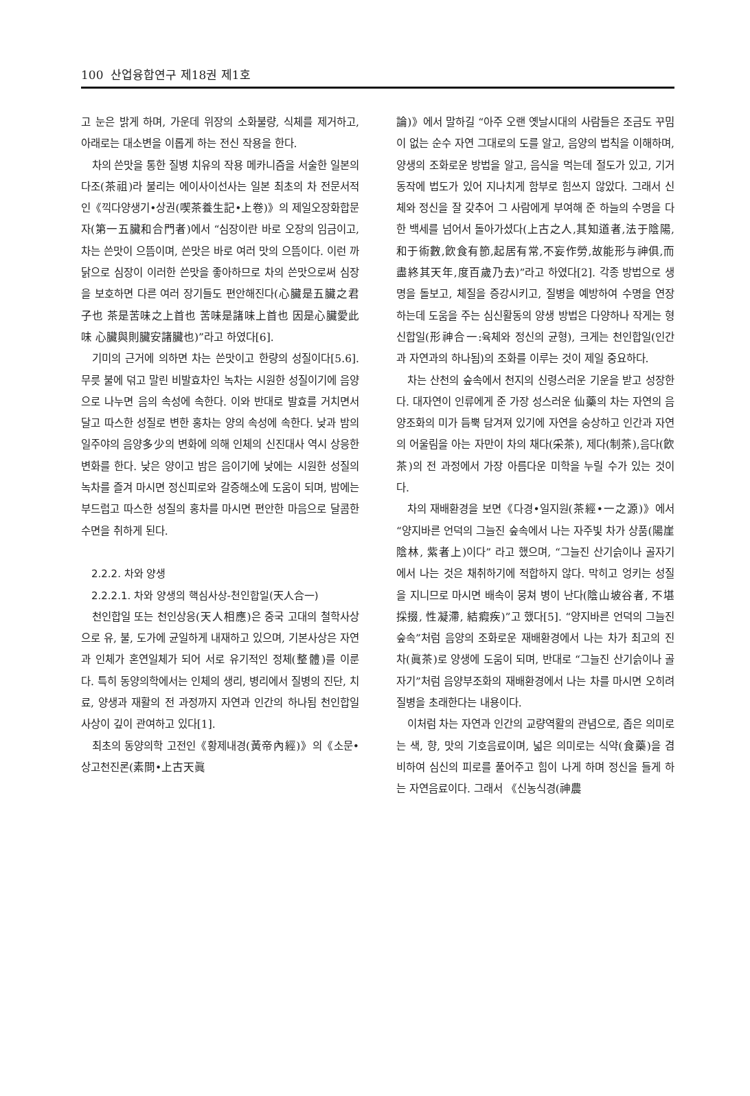100 산업융합연구 제18권 제1호
고 눈은 밝게 하며, 가운데 위장의 소화불량, 식체를 제거하고, 아래로는 대소변을 이롭게 하는 전신 작용을 한다.
차의 쓴맛을 통한 질병 치유의 작용 메카니즘을 서술한 일본의 다조(茶祖)라 불리는 에이사이선사는 일본 최초의 차 전문서적인《끽다양생기•상권(喫茶養生記•上卷)》의 제일오장화합문자(第一五臟和合門者)에서 “심장이란 바로 오장의 임금이고, 차는 쓴맛이 으뜸이며, 쓴맛은 바로 여러 맛의 으뜸이다. 이런 까닭으로 심장이 이러한 쓴맛을 좋아하므로 차의 쓴맛으로써 심장을 보호하면 다른 여러 장기들도 편안해진다(心臟是五臟之君子也 茶是苦味之上首也 苦味是諸味上首也 因是心臟愛此味 心臟與則臟安諸臟也)”라고 하였다[6].
기미의 근거에 의하면 차는 쓴맛이고 한량의 성질이다[5.6]. 무릇 불에 덖고 말린 비발효차인 녹차는 시원한 성질이기에 음양으로 나누면 음의 속성에 속한다. 이와 반대로 발효를 거치면서 달고 따스한 성질로 변한 홍차는 양의 속성에 속한다. 낮과 밤의 일주야의 음양多少의 변화에 의해 인체의 신진대사 역시 상응한 변화를 한다. 낮은 양이고 밤은 음이기에 낮에는 시원한 성질의 녹차를 즐겨 마시면 정신피로와 갈증해소에 도움이 되며, 밤에는 부드럽고 따스한 성질의 홍차를 마시면 편안한 마음으로 달콤한 수면을 취하게 된다.
2.2.2. 차와 양생
2.2.2.1. 차와 양생의 핵심사상-천인합일(天人合一)
천인합일 또는 천인상응(天人相應)은 중국 고대의 철학사상으로 유, 불, 도가에 균일하게 내재하고 있으며, 기본사상은 자연과 인체가 혼연일체가 되어 서로 유기적인 정체(整體)를 이룬다. 특히 동양의학에서는 인체의 생리, 병리에서 질병의 진단, 치료, 양생과 재활의 전 과정까지 자연과 인간의 하나됨 천인합일 사상이 깊이 관여하고 있다[1].
최초의 동양의학 고전인《황제내경(黃帝內經)》의《소문•상고천진론(素問•上古天眞
論)》에서 말하길 “아주 오랜 옛날시대의 사람들은 조금도 꾸밈이 없는 순수 자연 그대로의 도를 알고, 음양의 법칙을 이해하며, 양생의 조화로운 방법을 알고, 음식을 먹는데 절도가 있고, 기거동작에 법도가 있어 지나치게 함부로 힘쓰지 않았다. 그래서 신체와 정신을 잘 갖추어 그 사람에게 부여해 준 하늘의 수명을 다한 백세를 넘어서 돌아가셨다(上古之人,其知道者,法于陰陽,和于術數,飮食有節,起居有常,不妄作勞,故能形与神俱,而盡終其天年,度百歲乃去)”라고 하였다[2]. 각종 방법으로 생명을 돌보고, 체질을 증강시키고, 질병을 예방하여 수명을 연장하는데 도움을 주는 심신활동의 양생 방법은 다양하나 작게는 형신합일(形神合一:육체와 정신의 균형), 크게는 천인합일(인간과 자연과의 하나됨)의 조화를 이루는 것이 제일 중요하다.
차는 산천의 숲속에서 천지의 신령스러운 기운을 받고 성장한다. 대자연이 인류에게 준 가장 성스러운 仙藥의 차는 자연의 음양조화의 미가 듬뿍 담겨져 있기에 자연을 숭상하고 인간과 자연의 어울림을 아는 자만이 차의 채다(采茶), 제다(制茶),음다(飮茶)의 전 과정에서 가장 아름다운 미학을 누릴 수가 있는 것이다.
차의 재배환경을 보면《다경•일지원(茶經•一之源)》에서 “양지바른 언덕의 그늘진 숲속에서 나는 자주빛 차가 상품(陽崖陰林, 紫者上)이다” 라고 했으며, “그늘진 산기슭이나 골자기에서 나는 것은 채취하기에 적합하지 않다. 막히고 엉키는 성질을 지니므로 마시면 배속이 뭉쳐 병이 난다(陰山坡谷者, 不堪採掇, 性凝滯, 結瘕疾)”고 했다[5]. “양지바른 언덕의 그늘진 숲속”처럼 음양의 조화로운 재배환경에서 나는 차가 최고의 진차(眞茶)로 양생에 도움이 되며, 반대로 “그늘진 산기슭이나 골자기”처럼 음양부조화의 재배환경에서 나는 차를 마시면 오히려 질병을 초래한다는 내용이다.
이처럼 차는 자연과 인간의 교량역활의 관념으로, 좁은 의미로는 색, 향, 맛의 기호음료이며, 넓은 의미로는 식약(食藥)을 겸비하여 심신의 피로를 풀어주고 힘이 나게 하며 정신을 들게 하는 자연음료이다. 그래서 《신농식경(神農